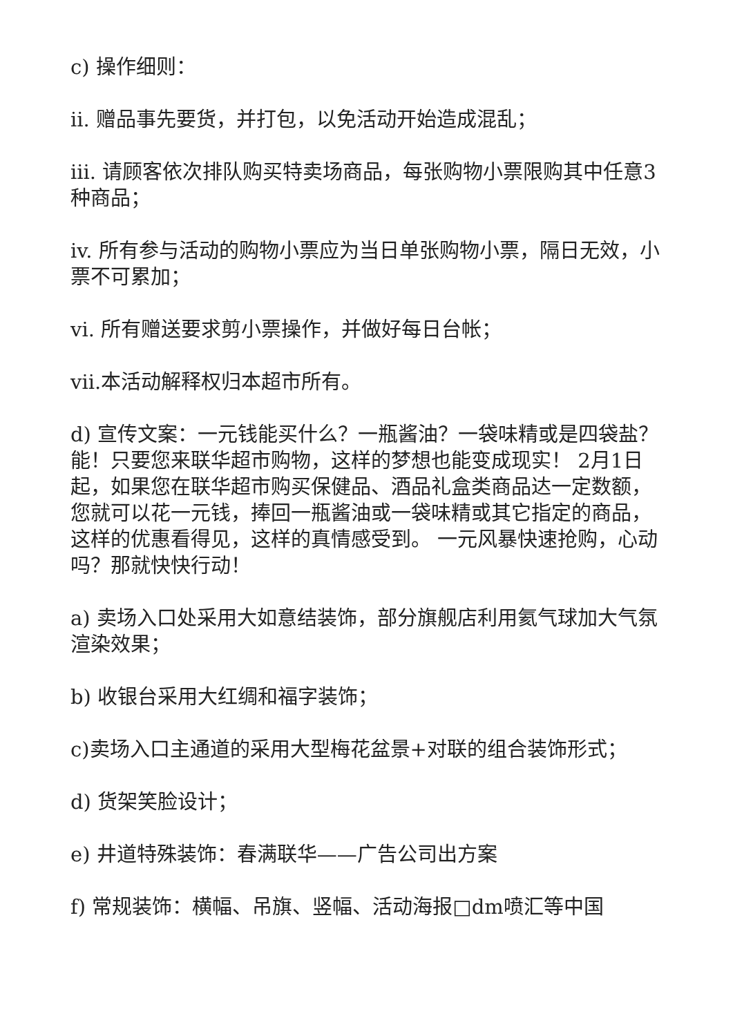c) 操作细则：
ii. 赠品事先要货，并打包，以免活动开始造成混乱；
iii. 请顾客依次排队购买特卖场商品，每张购物小票限购其中任意3种商品；
iv. 所有参与活动的购物小票应为当日单张购物小票，隔日无效，小票不可累加；
vi. 所有赠送要求剪小票操作，并做好每日台帐；
vii.本活动解释权归本超市所有。
d) 宣传文案：一元钱能买什么？一瓶酱油？一袋味精或是四袋盐？能！只要您来联华超市购物，这样的梦想也能变成现实！ 2月1日起，如果您在联华超市购买保健品、酒品礼盒类商品达一定数额，您就可以花一元钱，捧回一瓶酱油或一袋味精或其它指定的商品，这样的优惠看得见，这样的真情感受到。 一元风暴快速抢购，心动吗？那就快快行动！
a) 卖场入口处采用大如意结装饰，部分旗舰店利用氦气球加大气氛渲染效果；
b) 收银台采用大红绸和福字装饰；
c)卖场入口主通道的采用大型梅花盆景+对联的组合装饰形式；
d) 货架笑脸设计；
e) 井道特殊装饰：春满联华——广告公司出方案
f) 常规装饰：横幅、吊旗、竖幅、活动海报□dm喷汇等中国